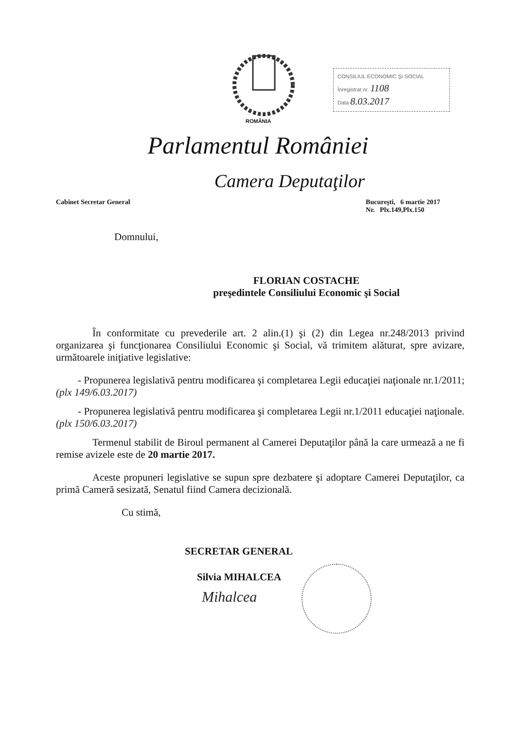CONSILIUL ECONOMIC ŞI SOCIAL
Înregistrat nr. 1108
Data 8.03.2017
ROMÂNIA
Parlamentul României
Camera Deputaţilor
Cabinet Secretar General Bucureşti, 6 martie 2017
Nr. Plx.149,Plx.150
Domnului,
FLORIAN COSTACHE
preşedintele Consiliului Economic şi Social
În conformitate cu prevederile art. 2 alin.(1) şi (2) din Legea nr.248/2013 privind organizarea şi funcţionarea Consiliului Economic şi Social, vă trimitem alăturat, spre avizare, următoarele iniţiative legislative:
- Propunerea legislativă pentru modificarea şi completarea Legii educaţiei naţionale nr.1/2011; (plx 149/6.03.2017)
- Propunerea legislativă pentru modificarea şi completarea Legii nr.1/2011 educaţiei naţionale. (plx 150/6.03.2017)
Termenul stabilit de Biroul permanent al Camerei Deputaţilor până la care urmează a ne fi remise avizele este de 20 martie 2017.
Aceste propuneri legislative se supun spre dezbatere şi adoptare Camerei Deputaţilor, ca primă Cameră sesizată, Senatul fiind Camera decizională.
Cu stimă,
SECRETAR GENERAL
Silvia MIHALCEA
Mihalcea